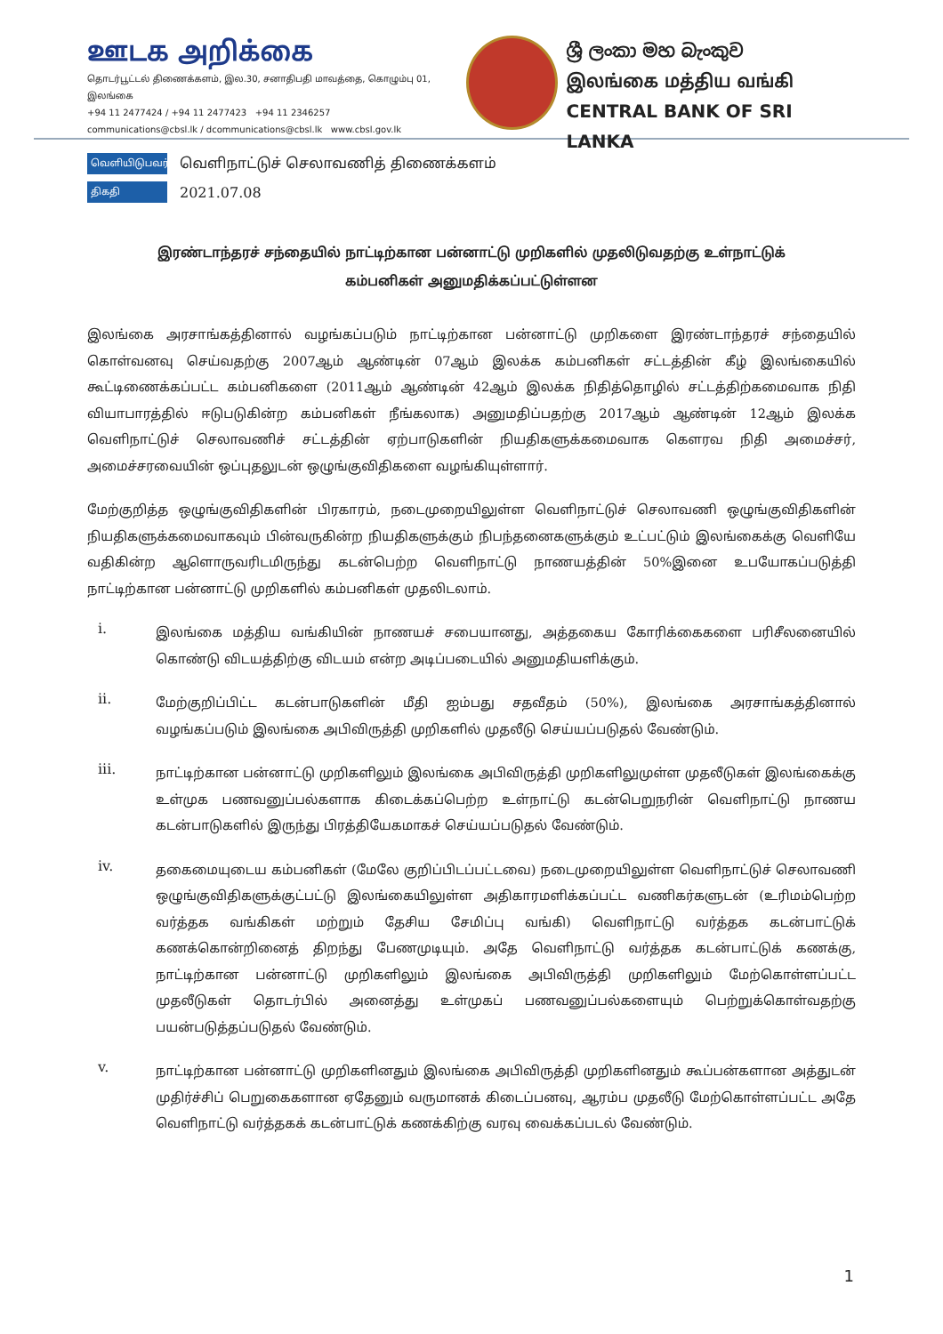ஊடக அறிக்கை
தொடர்பூட்டல் திணைக்களம், இல.30, சனாதிபதி மாவத்தை, கொழும்பு 01, இலங்கை
+94 11 2477424 / +94 11 2477423 +94 11 2346257
communications@cbsl.lk / dcommunications@cbsl.lk www.cbsl.gov.lk
ශ්‍රී ලංකා මහ බැංකුව
இலங்கை மத்திய வங்கி
CENTRAL BANK OF SRI LANKA
வெளியிடுபவர்
வெளிநாட்டுச் செலாவணித் திணைக்களம்
திகதி
2021.07.08
இரண்டாந்தரச் சந்தையில் நாட்டிற்கான பன்னாட்டு முறிகளில் முதலிடுவதற்கு உள்நாட்டுக்
கம்பனிகள் அனுமதிக்கப்பட்டுள்ளன
இலங்கை அரசாங்கத்தினால் வழங்கப்படும் நாட்டிற்கான பன்னாட்டு முறிகளை இரண்டாந்தரச் சந்தையில் கொள்வனவு செய்வதற்கு 2007ஆம் ஆண்டின் 07ஆம் இலக்க கம்பனிகள் சட்டத்தின் கீழ் இலங்கையில் கூட்டிணைக்கப்பட்ட கம்பனிகளை (2011ஆம் ஆண்டின் 42ஆம் இலக்க நிதித்தொழில் சட்டத்திற்கமைவாக நிதி வியாபாரத்தில் ஈடுபடுகின்ற கம்பனிகள் நீங்கலாக) அனுமதிப்பதற்கு 2017ஆம் ஆண்டின் 12ஆம் இலக்க வெளிநாட்டுச் செலாவணிச் சட்டத்தின் ஏற்பாடுகளின் நியதிகளுக்கமைவாக கௌரவ நிதி அமைச்சர், அமைச்சரவையின் ஒப்புதலுடன் ஒழுங்குவிதிகளை வழங்கியுள்ளார்.
மேற்குறித்த ஒழுங்குவிதிகளின் பிரகாரம், நடைமுறையிலுள்ள வெளிநாட்டுச் செலாவணி ஒழுங்குவிதிகளின் நியதிகளுக்கமைவாகவும் பின்வருகின்ற நியதிகளுக்கும் நிபந்தனைகளுக்கும் உட்பட்டும் இலங்கைக்கு வெளியே வதிகின்ற ஆளொருவரிடமிருந்து கடன்பெற்ற வெளிநாட்டு நாணயத்தின் 50%இனை உபயோகப்படுத்தி நாட்டிற்கான பன்னாட்டு முறிகளில் கம்பனிகள் முதலிடலாம்.
i.
இலங்கை மத்திய வங்கியின் நாணயச் சபையானது, அத்தகைய கோரிக்கைகளை பரிசீலனையில் கொண்டு விடயத்திற்கு விடயம் என்ற அடிப்படையில் அனுமதியளிக்கும்.
ii.
மேற்குறிப்பிட்ட கடன்பாடுகளின் மீதி ஐம்பது சதவீதம் (50%), இலங்கை அரசாங்கத்தினால் வழங்கப்படும் இலங்கை அபிவிருத்தி முறிகளில் முதலீடு செய்யப்படுதல் வேண்டும்.
iii.
நாட்டிற்கான பன்னாட்டு முறிகளிலும் இலங்கை அபிவிருத்தி முறிகளிலுமுள்ள முதலீடுகள் இலங்கைக்கு உள்முக பணவனுப்பல்களாக கிடைக்கப்பெற்ற உள்நாட்டு கடன்பெறுநரின் வெளிநாட்டு நாணய கடன்பாடுகளில் இருந்து பிரத்தியேகமாகச் செய்யப்படுதல் வேண்டும்.
iv.
தகைமையுடைய கம்பனிகள் (மேலே குறிப்பிடப்பட்டவை) நடைமுறையிலுள்ள வெளிநாட்டுச் செலாவணி ஒழுங்குவிதிகளுக்குட்பட்டு இலங்கையிலுள்ள அதிகாரமளிக்கப்பட்ட வணிகர்களுடன் (உரிமம்பெற்ற வர்த்தக வங்கிகள் மற்றும் தேசிய சேமிப்பு வங்கி) வெளிநாட்டு வர்த்தக கடன்பாட்டுக் கணக்கொன்றினைத் திறந்து பேணமுடியும். அதே வெளிநாட்டு வர்த்தக கடன்பாட்டுக் கணக்கு, நாட்டிற்கான பன்னாட்டு முறிகளிலும் இலங்கை அபிவிருத்தி முறிகளிலும் மேற்கொள்ளப்பட்ட முதலீடுகள் தொடர்பில் அனைத்து உள்முகப் பணவனுப்பல்களையும் பெற்றுக்கொள்வதற்கு பயன்படுத்தப்படுதல் வேண்டும்.
v.
நாட்டிற்கான பன்னாட்டு முறிகளினதும் இலங்கை அபிவிருத்தி முறிகளினதும் கூப்பன்களான அத்துடன் முதிர்ச்சிப் பெறுகைகளான ஏதேனும் வருமானக் கிடைப்பனவு, ஆரம்ப முதலீடு மேற்கொள்ளப்பட்ட அதே வெளிநாட்டு வர்த்தகக் கடன்பாட்டுக் கணக்கிற்கு வரவு வைக்கப்படல் வேண்டும்.
1